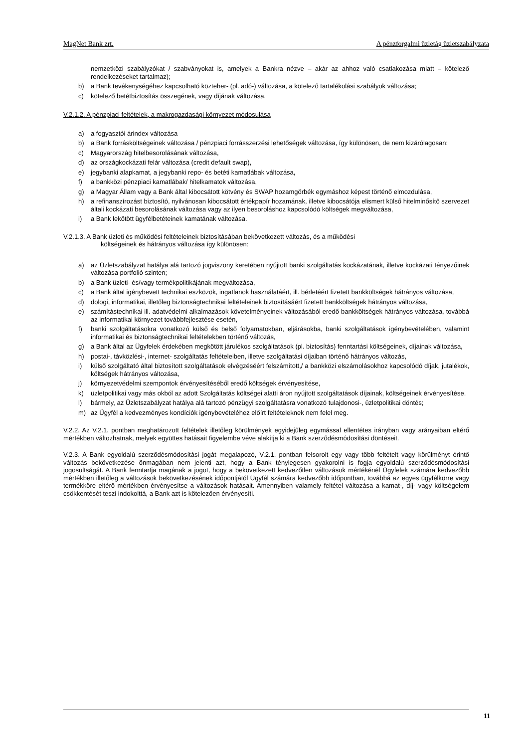MagNet Bank zrt. A pénzforgalmi üzletág üzletszabályzata
nemzetközi szabályzókat / szabványokat is, amelyek a Bankra nézve – akár az ahhoz való csatlakozása miatt – kötelező rendelkezéseket tartalmaz);
b) a Bank tevékenységéhez kapcsolható közteher- (pl. adó-) változása, a kötelező tartalékolási szabályok változása;
c) kötelező betétbiztosítás összegének, vagy díjának változása.
V.2.1.2. A pénzpiaci feltételek, a makrogazdasági környezet módosulása
a) a fogyasztói árindex változása
b) a Bank forrásköltségeinek változása / pénzpiaci forrásszerzési lehetőségek változása, így különösen, de nem kizárólagosan:
c) Magyarország hitelbesorolásának változása,
d) az országkockázati felár változása (credit default swap),
e) jegybanki alapkamat, a jegybanki repo- és betéti kamatlábak változása,
f) a bankközi pénzpiaci kamatlábak/ hitelkamatok változása,
g) a Magyar Állam vagy a Bank által kibocsátott kötvény és SWAP hozamgörbék egymáshoz képest történő elmozdulása,
h) a refinanszírozást biztosító, nyilvánosan kibocsátott értékpapír hozamának, illetve kibocsátója elismert külső hitelminősítő szervezet általi kockázati besorolásának változása vagy az ilyen besoroláshoz kapcsolódó költségek megváltozása,
i) a Bank lekötött ügyfélbetéteinek kamatának változása.
V.2.1.3. A Bank üzleti és működési feltételeinek biztosításában bekövetkezett változás, és a működési
költségeinek és hátrányos változása így különösen:
a) az Üzletszabályzat hatálya alá tartozó jogviszony keretében nyújtott banki szolgáltatás kockázatának, illetve kockázati tényezőinek változása portfolió szinten;
b) a Bank üzleti- és/vagy termékpolitikájának megváltozása,
c) a Bank által igénybevett technikai eszközök, ingatlanok használatáért, ill. bérletéért fizetett bankköltségek hátrányos változása,
d) dologi, informatikai, illetőleg biztonságtechnikai feltételeinek biztosításáért fizetett bankköltségek hátrányos változása,
e) számítástechnikai ill. adatvédelmi alkalmazások követelményeinek változásából eredő bankköltségek hátrányos változása, továbbá az informatikai környezet továbbfejlesztése esetén,
f) banki szolgáltatásokra vonatkozó külső és belső folyamatokban, eljárásokba, banki szolgáltatások igénybevételében, valamint informatikai és biztonságtechnikai feltételekben történő változás,
g) a Bank által az Ügyfelek érdekében megkötött járulékos szolgáltatások (pl. biztosítás) fenntartási költségeinek, díjainak változása,
h) postai-, távközlési-, internet- szolgáltatás feltételeiben, illetve szolgáltatási díjaiban történő hátrányos változás,
i) külső szolgáltató által biztosított szolgáltatások elvégzéséért felszámított,/ a bankközi elszámolásokhoz kapcsolódó díjak, jutalékok, költségek hátrányos változása,
j) környezetvédelmi szempontok érvényesítéséből eredő költségek érvényesítése,
k) üzletpolitikai vagy más okból az adott Szolgáltatás költségei alatti áron nyújtott szolgáltatások díjainak, költségeinek érvényesítése.
l) bármely, az Üzletszabályzat hatálya alá tartozó pénzügyi szolgáltatásra vonatkozó tulajdonosi-, üzletpolitikai döntés;
m) az Ügyfél a kedvezményes kondíciók igénybevételéhez előírt feltételeknek nem felel meg.
V.2.2. Az V.2.1. pontban meghatározott feltételek illetőleg körülmények egyidejűleg egymással ellentétes irányban vagy arányaiban eltérő mértékben változhatnak, melyek együttes hatásait figyelembe véve alakítja ki a Bank szerződésmódosítási döntéseit.
V.2.3. A Bank egyoldalú szerződésmódosítási jogát megalapozó, V.2.1. pontban felsorolt egy vagy több feltételt vagy körülményt érintő változás bekövetkezése önmagában nem jelenti azt, hogy a Bank ténylegesen gyakorolni is fogja egyoldalú szerződésmódosítási jogosultságát. A Bank fenntartja magának a jogot, hogy a bekövetkezett kedvezőtlen változások mértékénél Ügyfelek számára kedvezőbb mértékben illetőleg a változások bekövetkezésének időpontjától Ügyfél számára kedvezőbb időpontban, továbbá az egyes ügyfélkörre vagy termékköre eltérő mértékben érvényesítse a változások hatásait. Amennyiben valamely feltétel változása a kamat-, díj- vagy költségelem csökkentését teszi indokolttá, a Bank azt is kötelezően érvényesíti.
11